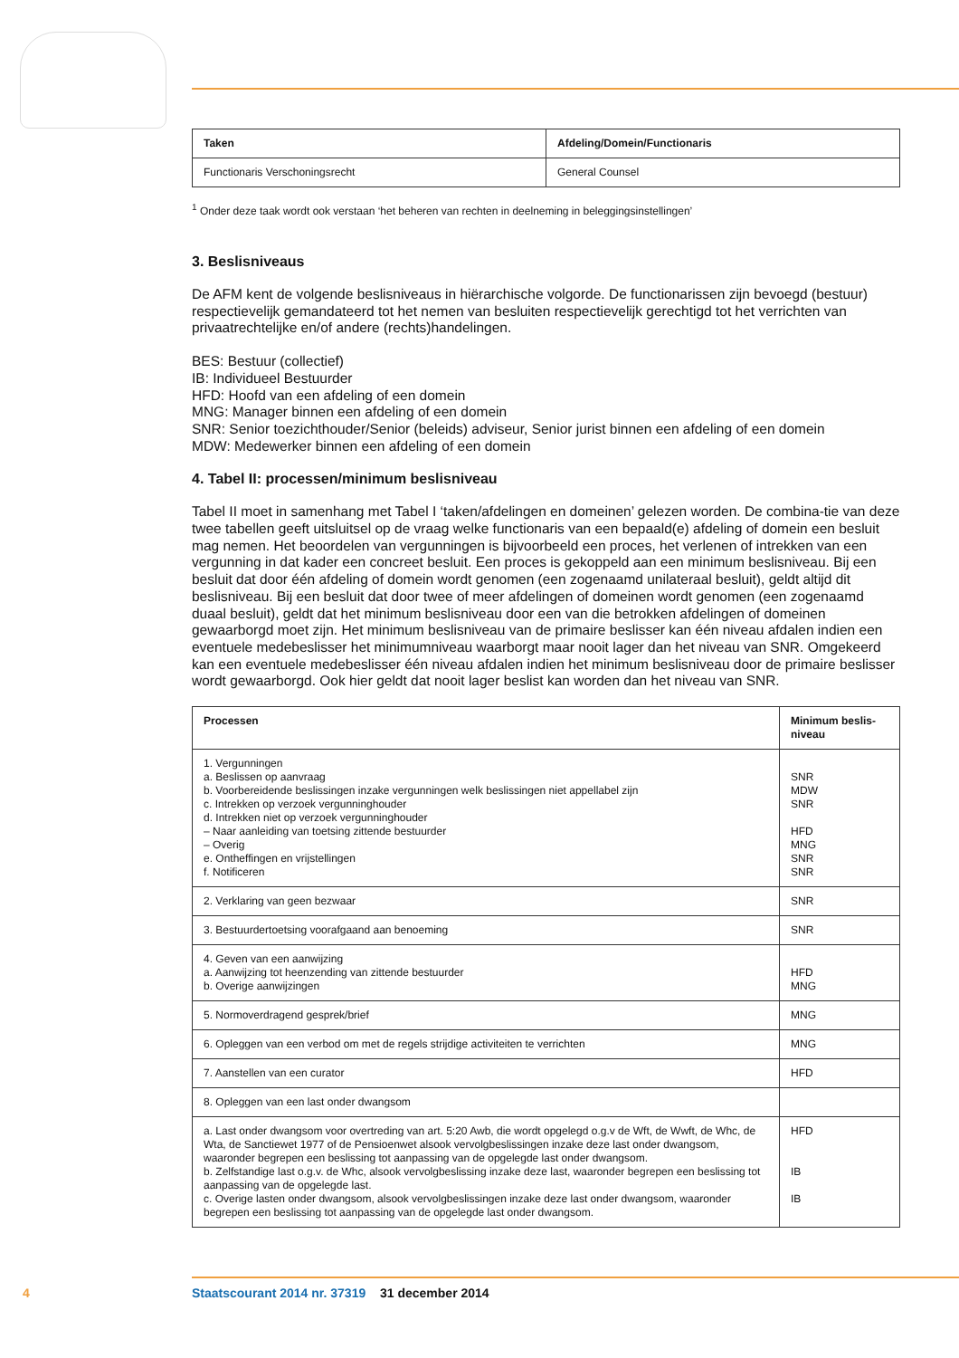| Taken | Afdeling/Domein/Functionaris |
| --- | --- |
| Functionaris Verschoningsrecht | General Counsel |
<sup>1</sup> Onder deze taak wordt ook verstaan ‘het beheren van rechten in deelneming in beleggingsinstellingen’
3. Beslisniveaus
De AFM kent de volgende beslisniveaus in hiërarchische volgorde. De functionarissen zijn bevoegd (bestuur) respectievelijk gemandateerd tot het nemen van besluiten respectievelijk gerechtigd tot het verrichten van privaatrechtelijke en/of andere (rechts)handelingen.
BES: Bestuur (collectief)
IB: Individueel Bestuurder
HFD: Hoofd van een afdeling of een domein
MNG: Manager binnen een afdeling of een domein
SNR: Senior toezichthouder/Senior (beleids) adviseur, Senior jurist binnen een afdeling of een domein
MDW: Medewerker binnen een afdeling of een domein
4. Tabel II: processen/minimum beslisniveau
Tabel II moet in samenhang met Tabel I ‘taken/afdelingen en domeinen’ gelezen worden. De combina-tie van deze twee tabellen geeft uitsluitsel op de vraag welke functionaris van een bepaald(e) afdeling of domein een besluit mag nemen. Het beoordelen van vergunningen is bijvoorbeeld een proces, het verlenen of intrekken van een vergunning in dat kader een concreet besluit. Een proces is gekoppeld aan een minimum beslisniveau. Bij een besluit dat door één afdeling of domein wordt genomen (een zogenaamd unilateraal besluit), geldt altijd dit beslisniveau. Bij een besluit dat door twee of meer afdelingen of domeinen wordt genomen (een zogenaamd duaal besluit), geldt dat het minimum beslisniveau door een van die betrokken afdelingen of domeinen gewaarborgd moet zijn. Het minimum beslisniveau van de primaire beslisser kan één niveau afdalen indien een eventuele medebeslisser het minimumniveau waarborgt maar nooit lager dan het niveau van SNR. Omgekeerd kan een eventuele medebeslisser één niveau afdalen indien het minimum beslisniveau door de primaire beslisser wordt gewaarborgd. Ook hier geldt dat nooit lager beslist kan worden dan het niveau van SNR.
| Processen | Minimum beslis-niveau |
| --- | --- |
| 1. Vergunningen a. Beslissen op aanvraag b. Voorbereidende beslissingen inzake vergunningen welk beslissingen niet appellabel zijn c. Intrekken op verzoek vergunninghouder d. Intrekken niet op verzoek vergunninghouder – Naar aanleiding van toetsing zittende bestuurder – Overig e. Ontheffingen en vrijstellingen f. Notificeren | SNR MDW SNR HFD MNG SNR SNR |
| 2. Verklaring van geen bezwaar | SNR |
| 3. Bestuurdertoetsing voorafgaand aan benoeming | SNR |
| 4. Geven van een aanwijzing a. Aanwijzing tot heenzending van zittende bestuurder b. Overige aanwijzingen | HFD MNG |
| 5. Normoverdragend gesprek/brief | MNG |
| 6. Opleggen van een verbod om met de regels strijdige activiteiten te verrichten | MNG |
| 7. Aanstellen van een curator | HFD |
| 8. Opleggen van een last onder dwangsom | |
| a. Last onder dwangsom voor overtreding van art. 5:20 Awb, die wordt opgelegd o.g.v de Wft, de Wwft, de Whc, de Wta, de Sanctiewet 1977 of de Pensioenwet alsook vervolgbeslissingen inzake deze last onder dwangsom, waaronder begrepen een beslissing tot aanpassing van de opgelegde last onder dwangsom. b. Zelfstandige last o.g.v. de Whc, alsook vervolgbeslissing inzake deze last, waaronder begrepen een beslissing tot aanpassing van de opgelegde last. c. Overige lasten onder dwangsom, alsook vervolgbeslissingen inzake deze last onder dwangsom, waaronder begrepen een beslissing tot aanpassing van de opgelegde last onder dwangsom. | HFD IB IB |
4 Staatscourant 2014 nr. 37319 31 december 2014